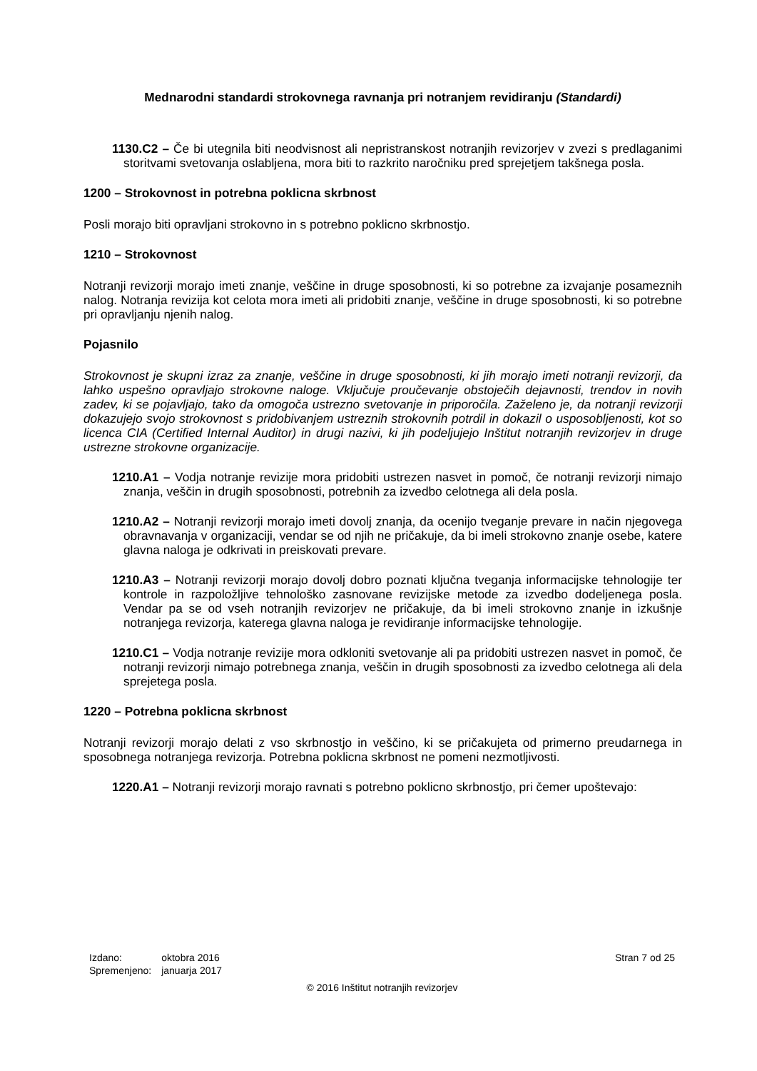Mednarodni standardi strokovnega ravnanja pri notranjem revidiranju (Standardi)
1130.C2 – Če bi utegnila biti neodvisnost ali nepristranskost notranjih revizorjev v zvezi s predlaganimi storitvami svetovanja oslabljena, mora biti to razkrito naročniku pred sprejetjem takšnega posla.
1200 – Strokovnost in potrebna poklicna skrbnost
Posli morajo biti opravljani strokovno in s potrebno poklicno skrbnostjo.
1210 – Strokovnost
Notranji revizorji morajo imeti znanje, veščine in druge sposobnosti, ki so potrebne za izvajanje posameznih nalog. Notranja revizija kot celota mora imeti ali pridobiti znanje, veščine in druge sposobnosti, ki so potrebne pri opravljanju njenih nalog.
Pojasnilo
Strokovnost je skupni izraz za znanje, veščine in druge sposobnosti, ki jih morajo imeti notranji revizorji, da lahko uspešno opravljajo strokovne naloge. Vključuje proučevanje obstoječih dejavnosti, trendov in novih zadev, ki se pojavljajo, tako da omogoča ustrezno svetovanje in priporočila. Zaželeno je, da notranji revizorji dokazujejo svojo strokovnost s pridobivanjem ustreznih strokovnih potrdil in dokazil o usposobljenosti, kot so licenca CIA (Certified Internal Auditor) in drugi nazivi, ki jih podeljujejo Inštitut notranjih revizorjev in druge ustrezne strokovne organizacije.
1210.A1 – Vodja notranje revizije mora pridobiti ustrezen nasvet in pomoč, če notranji revizorji nimajo znanja, veščin in drugih sposobnosti, potrebnih za izvedbo celotnega ali dela posla.
1210.A2 – Notranji revizorji morajo imeti dovolj znanja, da ocenijo tveganje prevare in način njegovega obravnavanja v organizaciji, vendar se od njih ne pričakuje, da bi imeli strokovno znanje osebe, katere glavna naloga je odkrivati in preiskovati prevare.
1210.A3 – Notranji revizorji morajo dovolj dobro poznati ključna tveganja informacijske tehnologije ter kontrole in razpoložljive tehnološko zasnovane revizijske metode za izvedbo dodeljenega posla. Vendar pa se od vseh notranjih revizorjev ne pričakuje, da bi imeli strokovno znanje in izkušnje notranjega revizorja, katerega glavna naloga je revidiranje informacijske tehnologije.
1210.C1 – Vodja notranje revizije mora odkloniti svetovanje ali pa pridobiti ustrezen nasvet in pomoč, če notranji revizorji nimajo potrebnega znanja, veščin in drugih sposobnosti za izvedbo celotnega ali dela sprejetega posla.
1220 – Potrebna poklicna skrbnost
Notranji revizorji morajo delati z vso skrbnostjo in veščino, ki se pričakujeta od primerno preudarnega in sposobnega notranjega revizorja. Potrebna poklicna skrbnost ne pomeni nezmotljivosti.
1220.A1 – Notranji revizorji morajo ravnati s potrebno poklicno skrbnostjo, pri čemer upoštevajo:
| Izdano: | oktobra 2016 |
| Spremenjeno: | januarja 2017 |
Stran 7 od 25
© 2016 Inštitut notranjih revizorjev